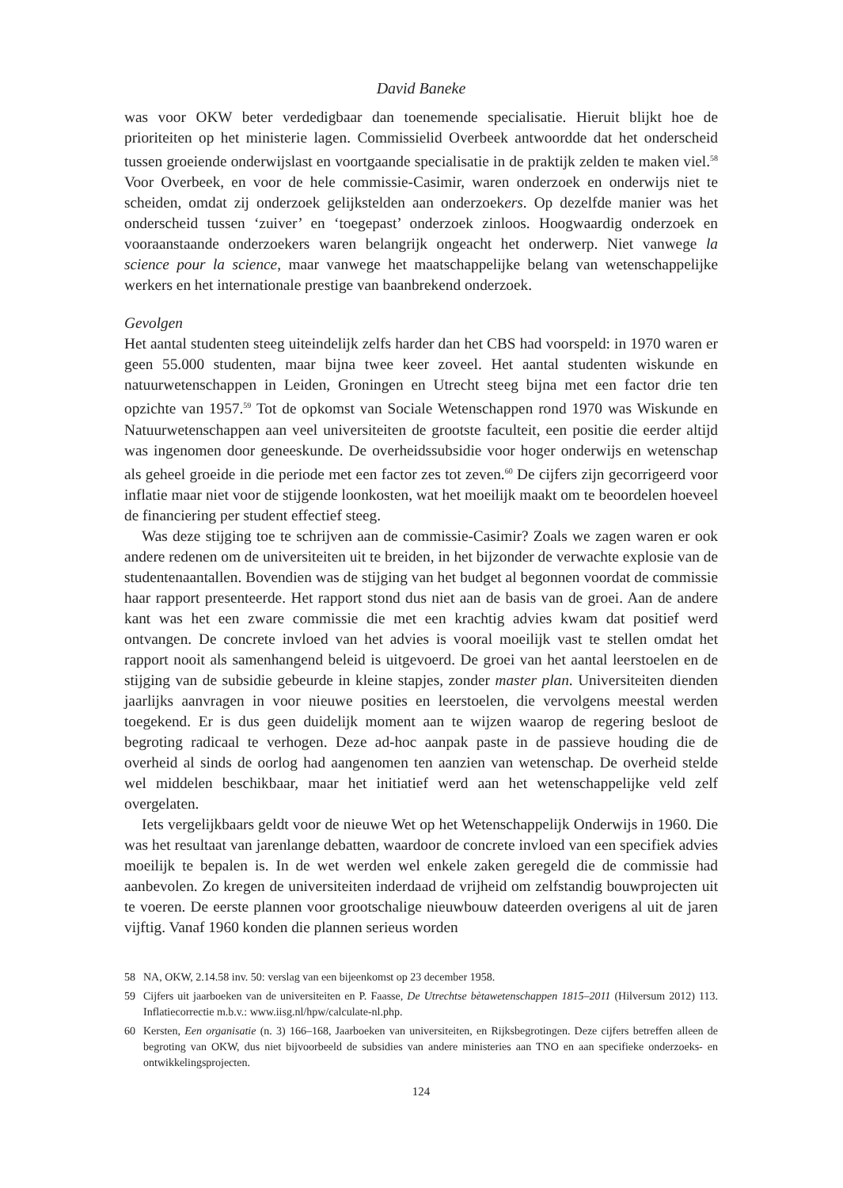David Baneke
was voor OKW beter verdedigbaar dan toenemende specialisatie. Hieruit blijkt hoe de prioriteiten op het ministerie lagen. Commissielid Overbeek antwoordde dat het onderscheid tussen groeiende onderwijslast en voortgaande specialisatie in de praktijk zelden te maken viel.<sup>58</sup> Voor Overbeek, en voor de hele commissie-Casimir, waren onderzoek en onderwijs niet te scheiden, omdat zij onderzoek gelijkstelden aan onderzoekers. Op dezelfde manier was het onderscheid tussen ‘zuiver’ en ‘toegepast’ onderzoek zinloos. Hoogwaardig onderzoek en vooraanstaande onderzoekers waren belangrijk ongeacht het onderwerp. Niet vanwege la science pour la science, maar vanwege het maatschappelijke belang van wetenschappelijke werkers en het internationale prestige van baanbrekend onderzoek.
Gevolgen
Het aantal studenten steeg uiteindelijk zelfs harder dan het CBS had voorspeld: in 1970 waren er geen 55.000 studenten, maar bijna twee keer zoveel. Het aantal studenten wiskunde en natuurwetenschappen in Leiden, Groningen en Utrecht steeg bijna met een factor drie ten opzichte van 1957.<sup>59</sup> Tot de opkomst van Sociale Wetenschappen rond 1970 was Wiskunde en Natuurwetenschappen aan veel universiteiten de grootste faculteit, een positie die eerder altijd was ingenomen door geneeskunde. De overheidssubsidie voor hoger onderwijs en wetenschap als geheel groeide in die periode met een factor zes tot zeven.<sup>60</sup> De cijfers zijn gecorrigeerd voor inflatie maar niet voor de stijgende loonkosten, wat het moeilijk maakt om te beoordelen hoeveel de financiering per student effectief steeg.
Was deze stijging toe te schrijven aan de commissie-Casimir? Zoals we zagen waren er ook andere redenen om de universiteiten uit te breiden, in het bijzonder de verwachte explosie van de studentenaantallen. Bovendien was de stijging van het budget al begonnen voordat de commissie haar rapport presenteerde. Het rapport stond dus niet aan de basis van de groei. Aan de andere kant was het een zware commissie die met een krachtig advies kwam dat positief werd ontvangen. De concrete invloed van het advies is vooral moeilijk vast te stellen omdat het rapport nooit als samenhangend beleid is uitgevoerd. De groei van het aantal leerstoelen en de stijging van de subsidie gebeurde in kleine stapjes, zonder master plan. Universiteiten dienden jaarlijks aanvragen in voor nieuwe posities en leerstoelen, die vervolgens meestal werden toegekend. Er is dus geen duidelijk moment aan te wijzen waarop de regering besloot de begroting radicaal te verhogen. Deze ad-hoc aanpak paste in de passieve houding die de overheid al sinds de oorlog had aangenomen ten aanzien van wetenschap. De overheid stelde wel middelen beschikbaar, maar het initiatief werd aan het wetenschappelijke veld zelf overgelaten.
Iets vergelijkbaars geldt voor de nieuwe Wet op het Wetenschappelijk Onderwijs in 1960. Die was het resultaat van jarenlange debatten, waardoor de concrete invloed van een specifiek advies moeilijk te bepalen is. In de wet werden wel enkele zaken geregeld die de commissie had aanbevolen. Zo kregen de universiteiten inderdaad de vrijheid om zelfstandig bouwprojecten uit te voeren. De eerste plannen voor grootschalige nieuwbouw dateerden overigens al uit de jaren vijftig. Vanaf 1960 konden die plannen serieus worden
58 NA, OKW, 2.14.58 inv. 50: verslag van een bijeenkomst op 23 december 1958.
59 Cijfers uit jaarboeken van de universiteiten en P. Faasse, De Utrechtse bètawetenschappen 1815–2011 (Hilversum 2012) 113. Inflatiecorrectie m.b.v.: www.iisg.nl/hpw/calculate-nl.php.
60 Kersten, Een organisatie (n. 3) 166–168, Jaarboeken van universiteiten, en Rijksbegrotingen. Deze cijfers betreffen alleen de begroting van OKW, dus niet bijvoorbeeld de subsidies van andere ministeries aan TNO en aan specifieke onderzoeks- en ontwikkelingsprojecten.
124